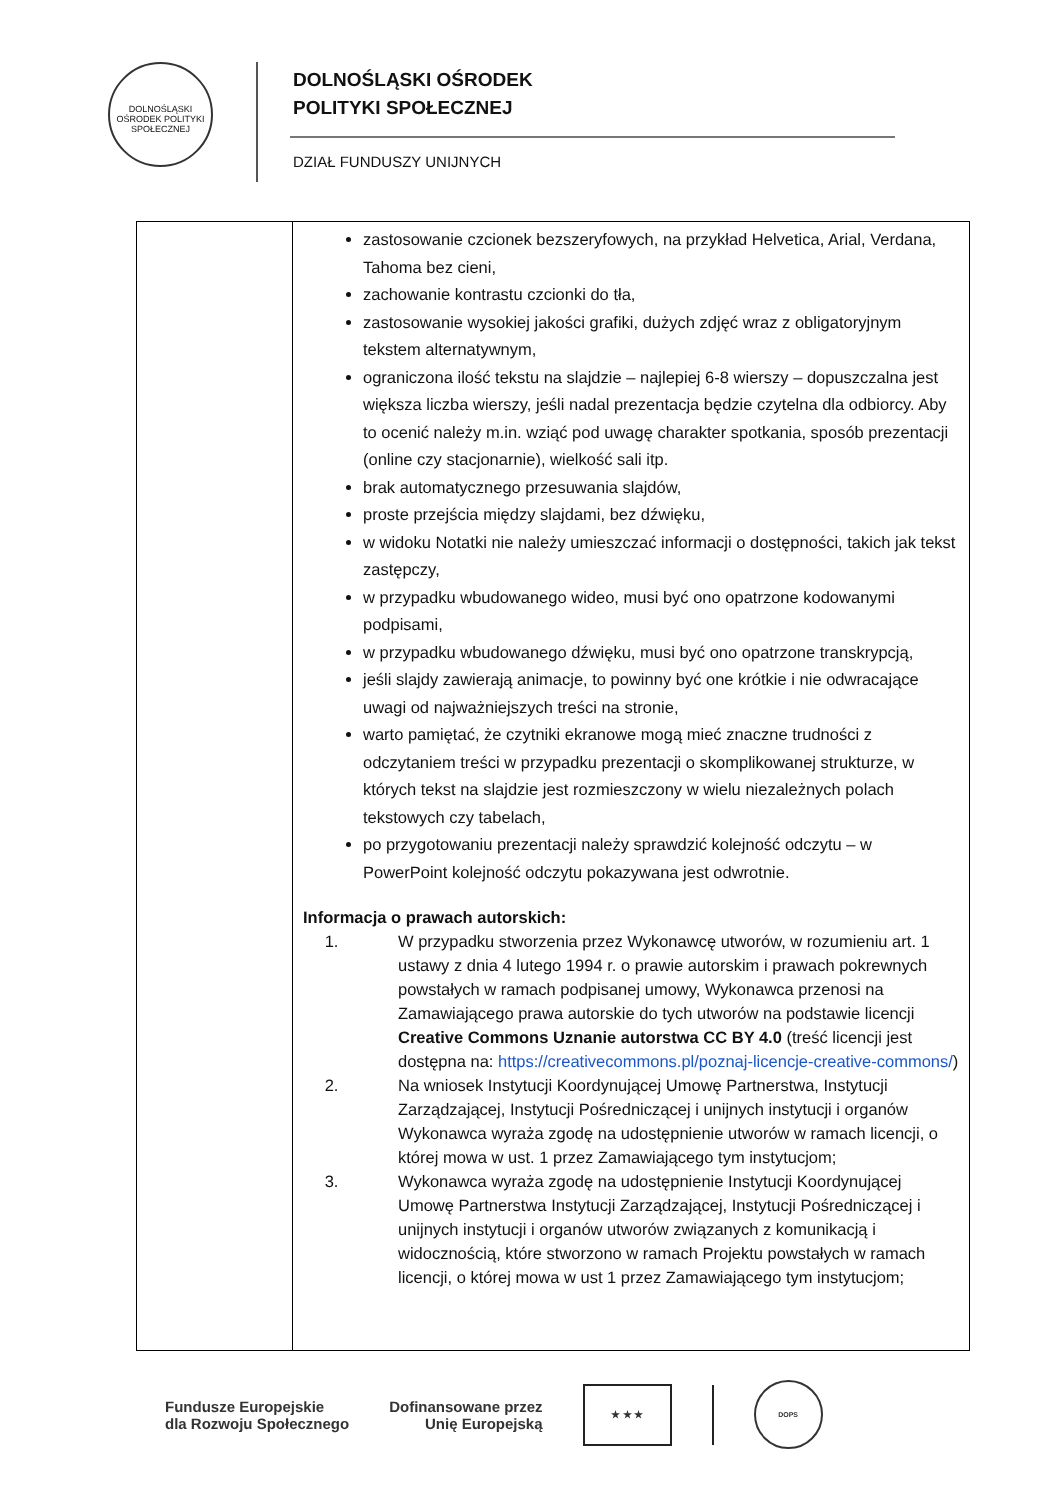DOLNOŚLĄSKI OŚRODEK POLITYKI SPOŁECZNEJ
DOLNOŚLĄSKI OŚRODEK
POLITYKI SPOŁECZNEJ
DZIAŁ FUNDUSZY UNIJNYCH
| | zastosowanie czcionek bezszeryfowych, na przykład Helvetica, Arial, Verdana, Tahoma bez cieni, zachowanie kontrastu czcionki do tła, zastosowanie wysokiej jakości grafiki, dużych zdjęć wraz z obligatoryjnym tekstem alternatywnym, ograniczona ilość tekstu na slajdzie – najlepiej 6-8 wierszy – dopuszczalna jest większa liczba wierszy, jeśli nadal prezentacja będzie czytelna dla odbiorcy. Aby to ocenić należy m.in. wziąć pod uwagę charakter spotkania, sposób prezentacji (online czy stacjonarnie), wielkość sali itp. brak automatycznego przesuwania slajdów, proste przejścia między slajdami, bez dźwięku, w widoku Notatki nie należy umieszczać informacji o dostępności, takich jak tekst zastępczy, w przypadku wbudowanego wideo, musi być ono opatrzone kodowanymi podpisami, w przypadku wbudowanego dźwięku, musi być ono opatrzone transkrypcją, jeśli slajdy zawierają animacje, to powinny być one krótkie i nie odwracające uwagi od najważniejszych treści na stronie, warto pamiętać, że czytniki ekranowe mogą mieć znaczne trudności z odczytaniem treści w przypadku prezentacji o skomplikowanej strukturze, w których tekst na slajdzie jest rozmieszczony w wielu niezależnych polach tekstowych czy tabelach, po przygotowaniu prezentacji należy sprawdzić kolejność odczytu – w PowerPoint kolejność odczytu pokazywana jest odwrotnie. Informacja o prawach autorskich: 1. W przypadku stworzenia przez Wykonawcę utworów, w rozumieniu art. 1 ustawy z dnia 4 lutego 1994 r. o prawie autorskim i prawach pokrewnych powstałych w ramach podpisanej umowy, Wykonawca przenosi na Zamawiającego prawa autorskie do tych utworów na podstawie licencji Creative Commons Uznanie autorstwa CC BY 4.0 (treść licencji jest dostępna na: https://creativecommons.pl/poznaj-licencje-creative-commons/ ) 2. Na wniosek Instytucji Koordynującej Umowę Partnerstwa, Instytucji Zarządzającej, Instytucji Pośredniczącej i unijnych instytucji i organów Wykonawca wyraża zgodę na udostępnienie utworów w ramach licencji, o której mowa w ust. 1 przez Zamawiającego tym instytucjom; 3. Wykonawca wyraża zgodę na udostępnienie Instytucji Koordynującej Umowę Partnerstwa Instytucji Zarządzającej, Instytucji Pośredniczącej i unijnych instytucji i organów utworów związanych z komunikacją i widocznością, które stworzono w ramach Projektu powstałych w ramach licencji, o której mowa w ust 1 przez Zamawiającego tym instytucjom; |
Fundusze Europejskie
dla Rozwoju Społecznego
Dofinansowane przez
Unię Europejską
★ ★ ★
DOPS